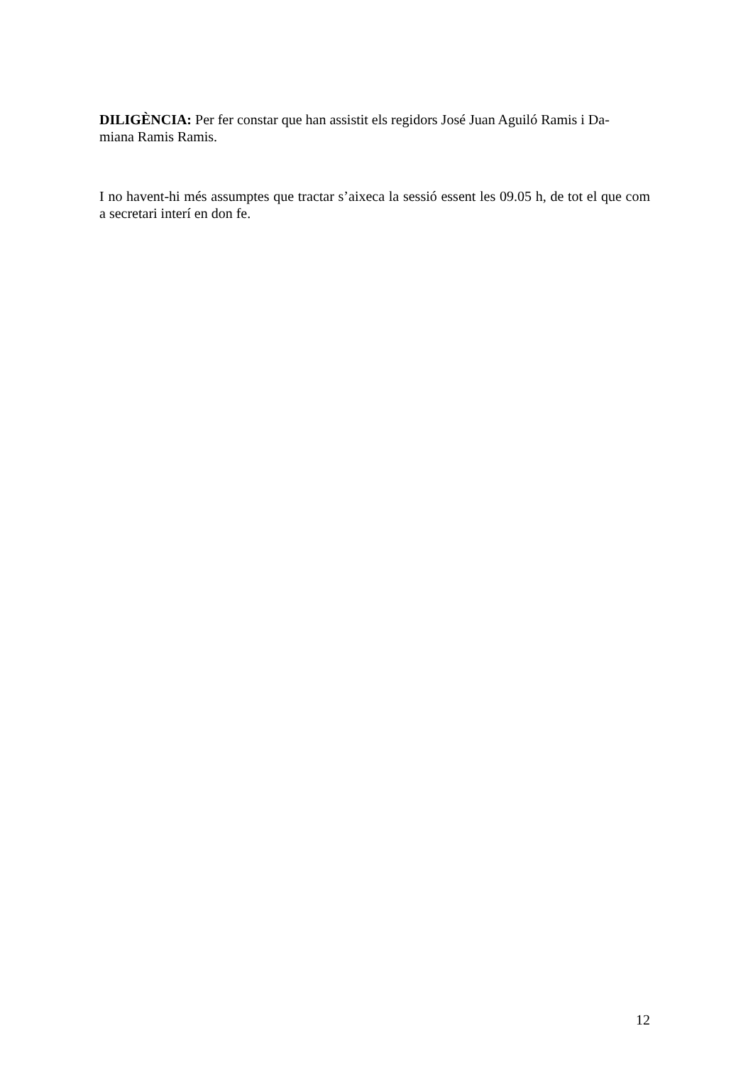DILIGÈNCIA: Per fer constar que han assistit els regidors José Juan Aguiló Ramis i Da-
miana Ramis Ramis.
I no havent-hi més assumptes que tractar s’aixeca la sessió essent les 09.05 h, de tot el que com a secretari interí en don fe.
12